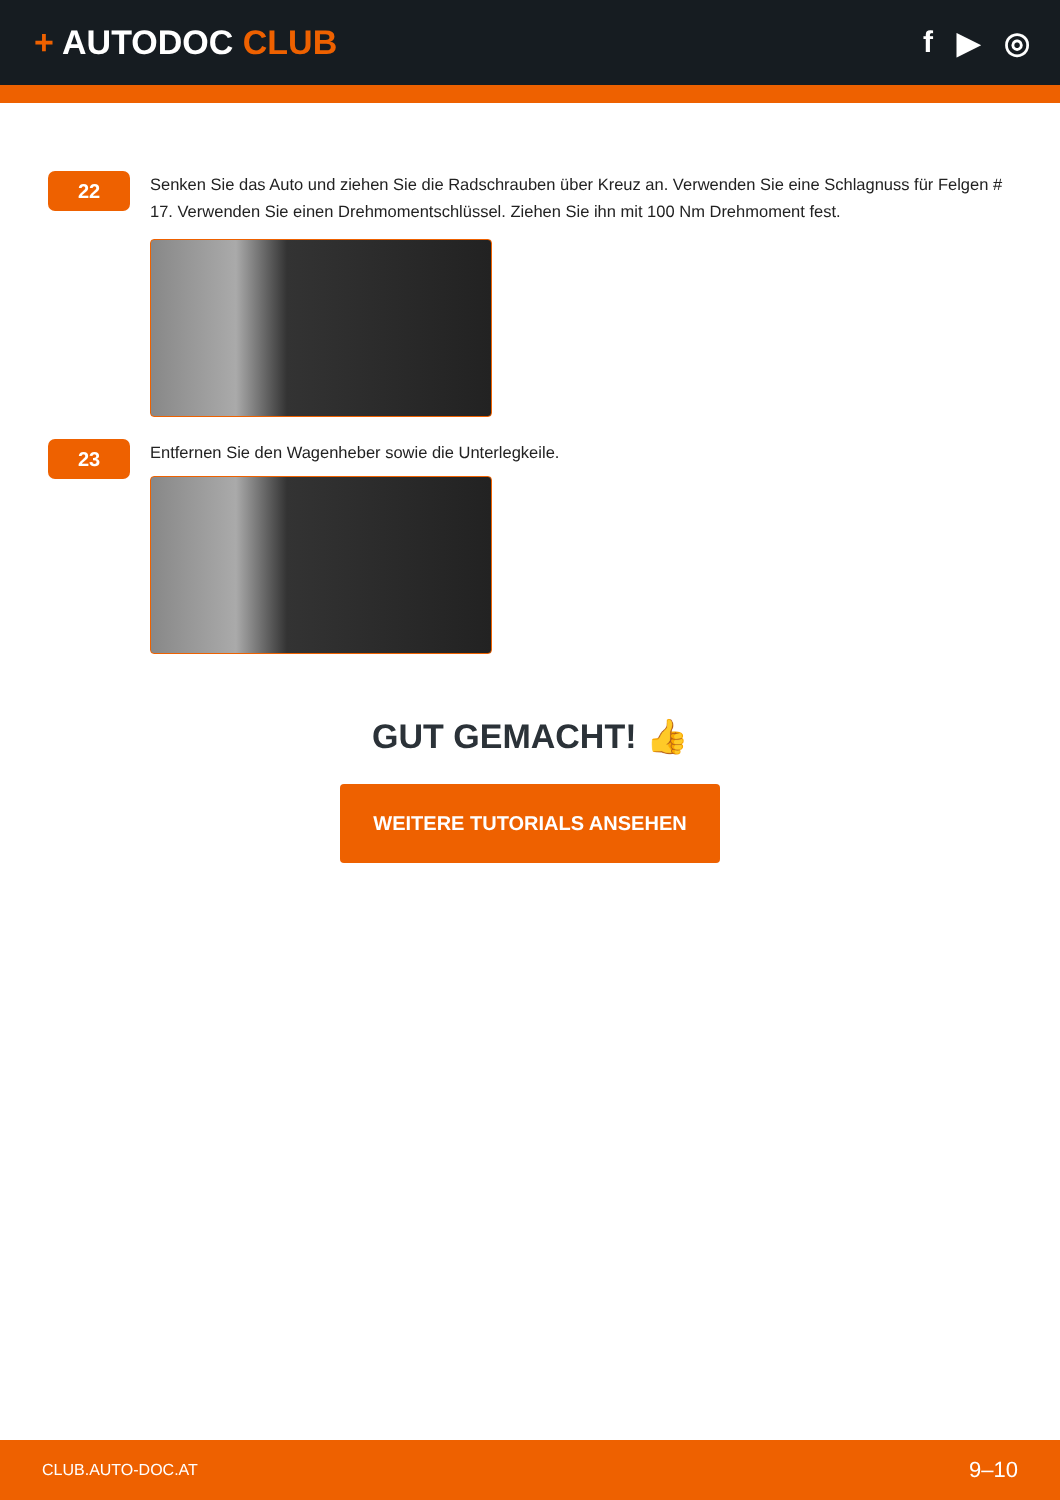+ AUTODOC CLUB f ▶ ◎
22
Senken Sie das Auto und ziehen Sie die Radschrauben über Kreuz an. Verwenden Sie eine Schlagnuss für Felgen # 17. Verwenden Sie einen Drehmomentschlüssel. Ziehen Sie ihn mit 100 Nm Drehmoment fest.
23
Entfernen Sie den Wagenheber sowie die Unterlegkeile.
GUT GEMACHT! 👍
WEITERE TUTORIALS ANSEHEN
CLUB.AUTO-DOC.AT 9–10